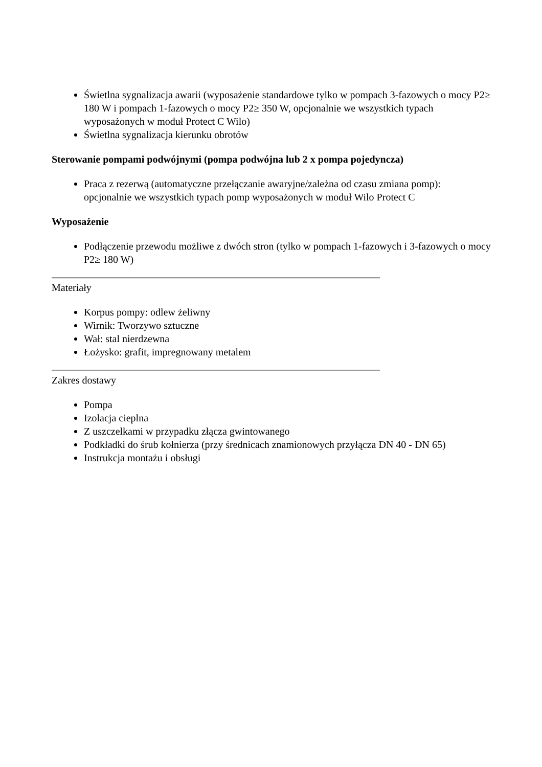Świetlna sygnalizacja awarii (wyposażenie standardowe tylko w pompach 3-fazowych o mocy P2≥ 180 W i pompach 1-fazowych o mocy P2≥ 350 W, opcjonalnie we wszystkich typach wyposażonych w moduł Protect C Wilo)
Świetlna sygnalizacja kierunku obrotów
Sterowanie pompami podwójnymi (pompa podwójna lub 2 x pompa pojedyncza)
Praca z rezerwą (automatyczne przełączanie awaryjne/zależna od czasu zmiana pomp): opcjonalnie we wszystkich typach pomp wyposażonych w moduł Wilo Protect C
Wyposażenie
Podłączenie przewodu możliwe z dwóch stron (tylko w pompach 1-fazowych i 3-fazowych o mocy P2≥ 180 W)
Materiały
Korpus pompy: odlew żeliwny
Wirnik: Tworzywo sztuczne
Wał: stal nierdzewna
Łożysko: grafit, impregnowany metalem
Zakres dostawy
Pompa
Izolacja cieplna
Z uszczelkami w przypadku złącza gwintowanego
Podkładki do śrub kołnierza (przy średnicach znamionowych przyłącza DN 40 - DN 65)
Instrukcja montażu i obsługi